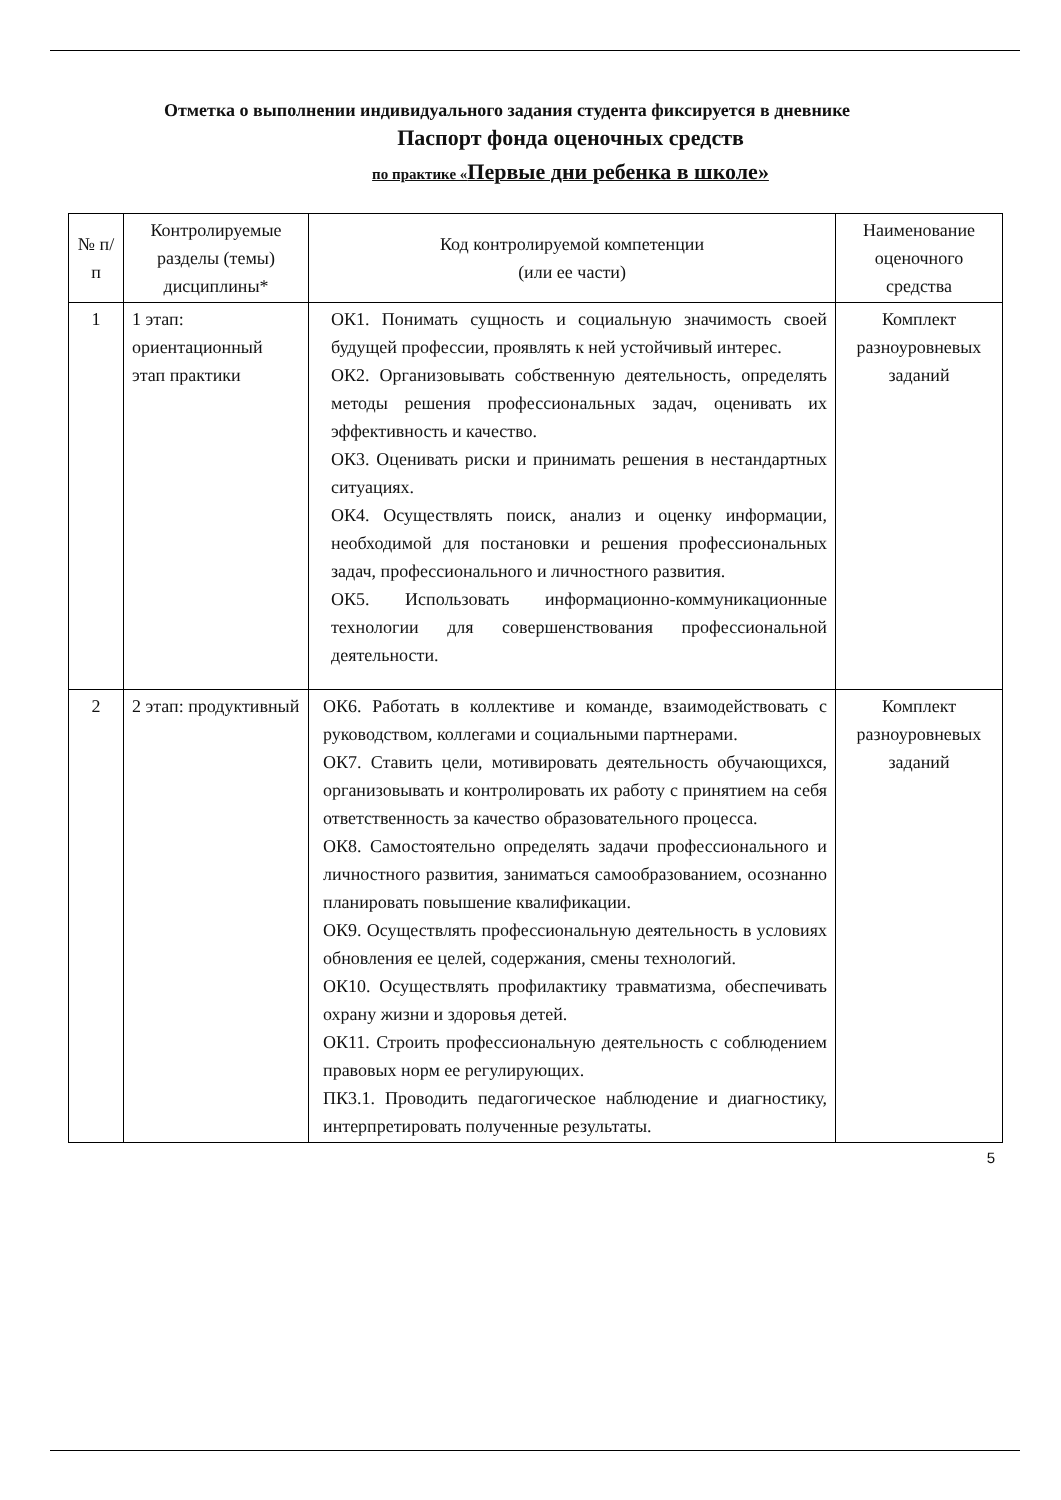Отметка о выполнении индивидуального задания студента фиксируется в дневнике
Паспорт фонда оценочных средств
по практике «Первые дни ребенка в школе»
| № п/п | Контролируемые разделы (темы) дисциплины* | Код контролируемой компетенции (или ее части) | Наименование оценочного средства |
| --- | --- | --- | --- |
| 1 | 1 этап: ориентационный этап практики | ОК1. Понимать сущность и социальную значимость своей будущей профессии, проявлять к ней устойчивый интерес. ОК2. Организовывать собственную деятельность, определять методы решения профессиональных задач, оценивать их эффективность и качество. ОК3. Оценивать риски и принимать решения в нестандартных ситуациях. ОК4. Осуществлять поиск, анализ и оценку информации, необходимой для постановки и решения профессиональных задач, профессионального и личностного развития. ОК5. Использовать информационно-коммуникационные технологии для совершенствования профессиональной деятельности. | Комплект разноуровневых заданий |
| 2 | 2 этап: продуктивный | ОК6. Работать в коллективе и команде, взаимодействовать с руководством, коллегами и социальными партнерами. ОК7. Ставить цели, мотивировать деятельность обучающихся, организовывать и контролировать их работу с принятием на себя ответственность за качество образовательного процесса. ОК8. Самостоятельно определять задачи профессионального и личностного развития, заниматься самообразованием, осознанно планировать повышение квалификации. ОК9. Осуществлять профессиональную деятельность в условиях обновления ее целей, содержания, смены технологий. ОК10. Осуществлять профилактику травматизма, обеспечивать охрану жизни и здоровья детей. ОК11. Строить профессиональную деятельность с соблюдением правовых норм ее регулирующих. ПК3.1. Проводить педагогическое наблюдение и диагностику, интерпретировать полученные результаты. | Комплект разноуровневых заданий |
5